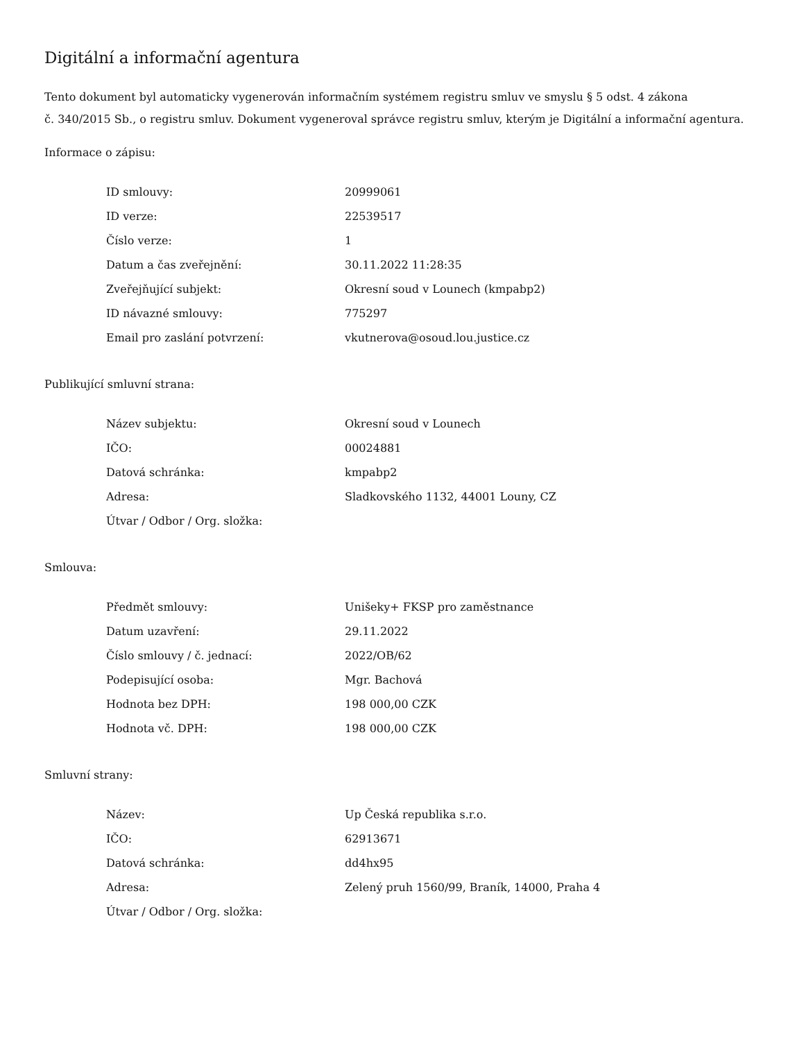Digitální a informační agentura
Tento dokument byl automaticky vygenerován informačním systémem registru smluv ve smyslu § 5 odst. 4 zákona
č. 340/2015 Sb., o registru smluv. Dokument vygeneroval správce registru smluv, kterým je Digitální a informační agentura.
Informace o zápisu:
| ID smlouvy: | 20999061 |
| ID verze: | 22539517 |
| Číslo verze: | 1 |
| Datum a čas zveřejnění: | 30.11.2022 11:28:35 |
| Zveřejňující subjekt: | Okresní soud v Lounech (kmpabp2) |
| ID návazné smlouvy: | 775297 |
| Email pro zaslání potvrzení: | vkutnerova@osoud.lou.justice.cz |
Publikující smluvní strana:
| Název subjektu: | Okresní soud v Lounech |
| IČO: | 00024881 |
| Datová schránka: | kmpabp2 |
| Adresa: | Sladkovského 1132, 44001 Louny, CZ |
| Útvar / Odbor / Org. složka: | |
Smlouva:
| Předmět smlouvy: | Unišeky+ FKSP pro zaměstnance |
| Datum uzavření: | 29.11.2022 |
| Číslo smlouvy / č. jednací: | 2022/OB/62 |
| Podepisující osoba: | Mgr. Bachová |
| Hodnota bez DPH: | 198 000,00 CZK |
| Hodnota vč. DPH: | 198 000,00 CZK |
Smluvní strany:
| Název: | Up Česká republika s.r.o. |
| IČO: | 62913671 |
| Datová schránka: | dd4hx95 |
| Adresa: | Zelený pruh 1560/99, Braník, 14000, Praha 4 |
| Útvar / Odbor / Org. složka: | |